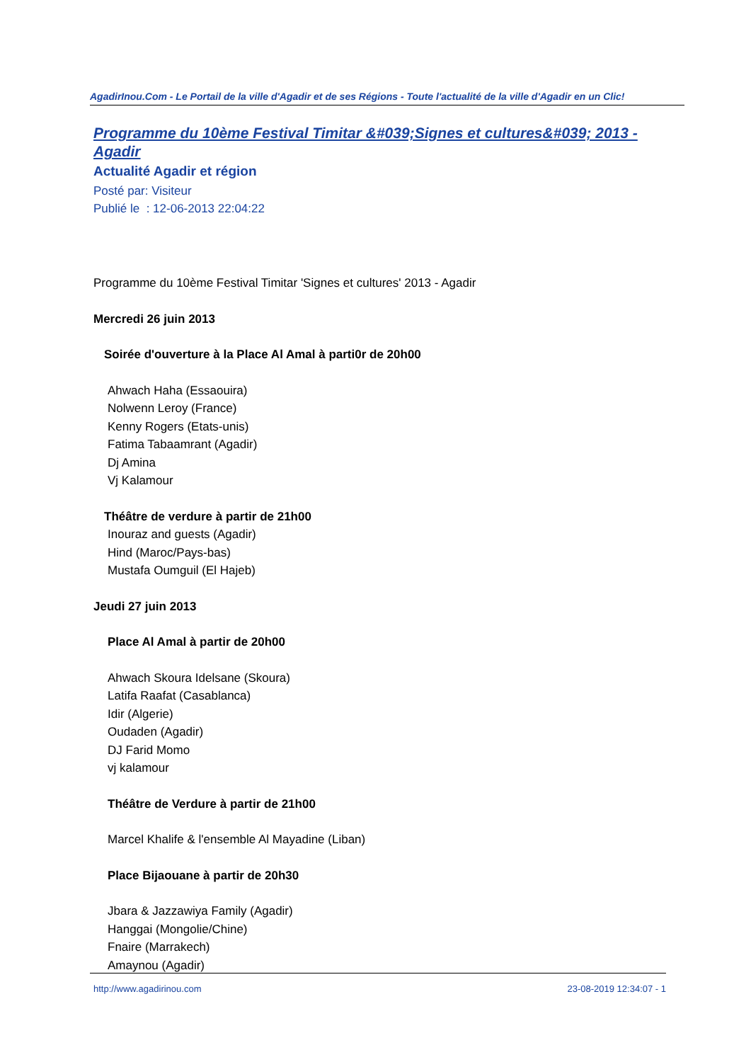AgadirInou.Com - Le Portail de la ville d'Agadir et de ses Régions - Toute l'actualité de la ville d'Agadir en un Clic!
Programme du 10ème Festival Timitar &#039;Signes et cultures&#039; 2013 - Agadir
Actualité Agadir et région
Posté par: Visiteur
Publié le : 12-06-2013 22:04:22
Programme du 10ème Festival Timitar 'Signes et cultures' 2013 - Agadir
Mercredi 26 juin 2013
Soirée d'ouverture à la Place Al Amal à parti0r de 20h00
Ahwach Haha (Essaouira)
Nolwenn Leroy (France)
Kenny Rogers (Etats-unis)
Fatima Tabaamrant (Agadir)
Dj Amina
Vj Kalamour
Théâtre de verdure à partir de 21h00
Inouraz and guests (Agadir)
Hind (Maroc/Pays-bas)
Mustafa Oumguil (El Hajeb)
Jeudi 27 juin 2013
Place Al Amal à partir de 20h00
Ahwach Skoura Idelsane (Skoura)
Latifa Raafat (Casablanca)
Idir (Algerie)
Oudaden (Agadir)
DJ Farid Momo
vj kalamour
Théâtre de Verdure à partir de 21h00
Marcel Khalife & l'ensemble Al Mayadine (Liban)
Place Bijaouane à partir de 20h30
Jbara & Jazzawiya Family (Agadir)
Hanggai (Mongolie/Chine)
Fnaire (Marrakech)
Amaynou (Agadir)
http://www.agadirinou.com 23-08-2019 12:34:07 - 1